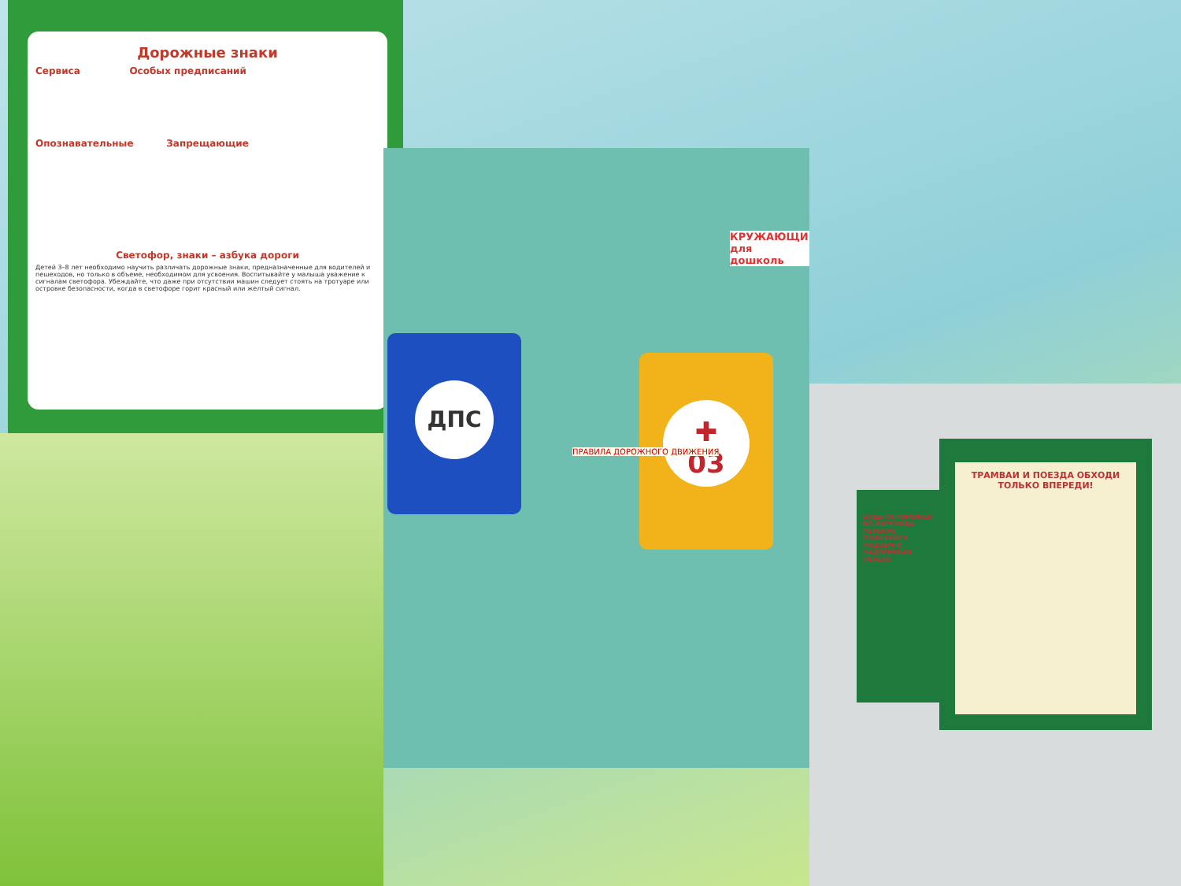Дорожные знаки
Сервиса Особых предписаний
Опознавательные Запрещающие
Светофор, знаки – азбука дороги
Детей 3–8 лет необходимо научить различать дорожные знаки, предназначенные для водителей и пешеходов, но только в объеме, необходимом для усвоения. Воспитывайте у малыша уважение к сигналам светофора. Убеждайте, что даже при отсутствии машин следует стоять на тротуаре или островке безопасности, когда в светофоре горит красный или желтый сигнал.
ДПС
✚
03
КРУЖАЮЩИ
для дошколь
ПРАВИЛА ДОРОЖНОГО ДВИЖЕНИЯ
ТРАМВАИ И ПОЕЗДА ОБХОДИ ТОЛЬКО ВПЕРЕДИ!
БУДЬ ОСТОРОЖЕН ВО ПЕРЕХОДА ПЕРЕКРЕ ПОЛЬЗУЙСЯ ПОДЗЕМ И НАДЗЕМНЫМ ПЕРЕХО